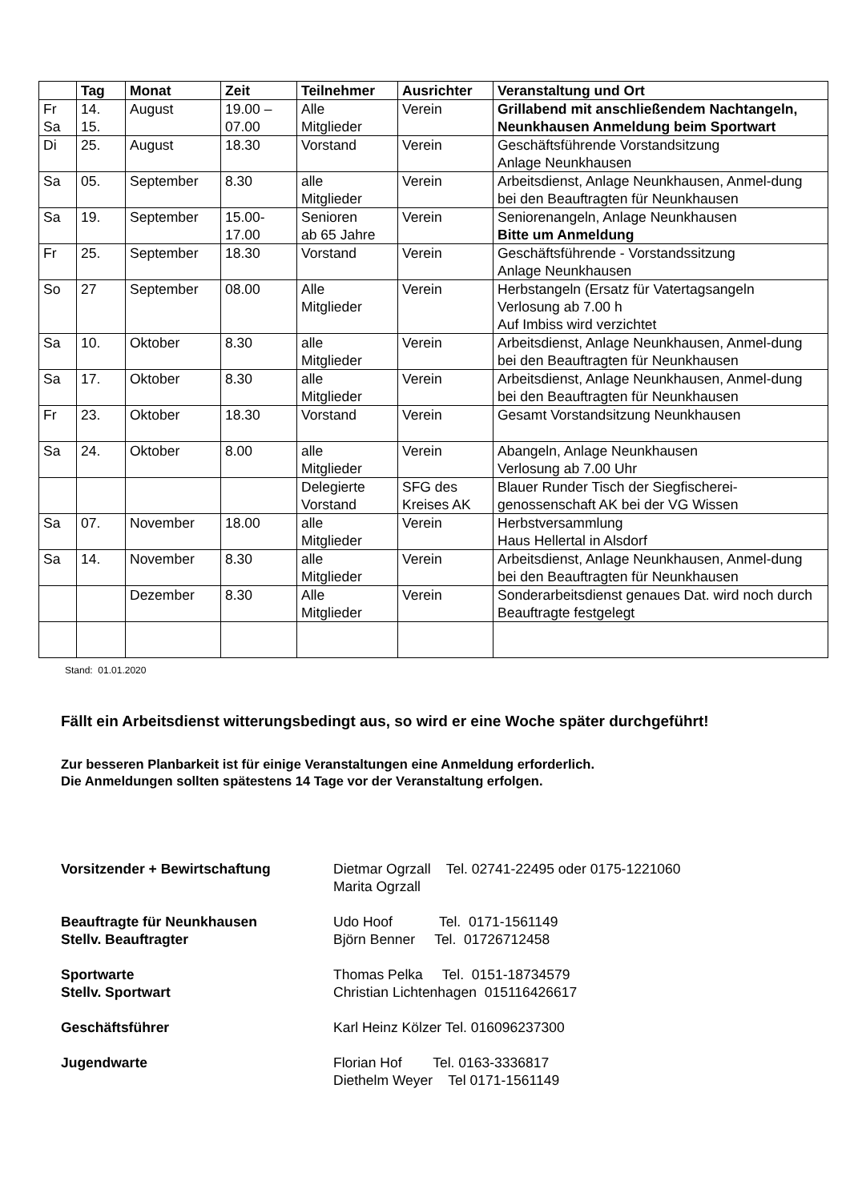| | Tag | Monat | Zeit | Teilnehmer | Ausrichter | Veranstaltung und Ort |
| --- | --- | --- | --- | --- | --- | --- |
| Fr Sa | 14. 15. | August | 19.00 – 07.00 | Alle Mitglieder | Verein | Grillabend mit anschließendem Nachtangeln, Neunkhausen Anmeldung beim Sportwart |
| Di | 25. | August | 18.30 | Vorstand | Verein | Geschäftsführende Vorstandsitzung Anlage Neunkhausen |
| Sa | 05. | September | 8.30 | alle Mitglieder | Verein | Arbeitsdienst, Anlage Neunkhausen, Anmel-dung bei den Beauftragten für Neunkhausen |
| Sa | 19. | September | 15.00- 17.00 | Senioren ab 65 Jahre | Verein | Seniorenangeln, Anlage Neunkhausen Bitte um Anmeldung |
| Fr | 25. | September | 18.30 | Vorstand | Verein | Geschäftsführende - Vorstandssitzung Anlage Neunkhausen |
| So | 27 | September | 08.00 | Alle Mitglieder | Verein | Herbstangeln (Ersatz für Vatertagsangeln Verlosung ab 7.00 h Auf Imbiss wird verzichtet |
| Sa | 10. | Oktober | 8.30 | alle Mitglieder | Verein | Arbeitsdienst, Anlage Neunkhausen, Anmel-dung bei den Beauftragten für Neunkhausen |
| Sa | 17. | Oktober | 8.30 | alle Mitglieder | Verein | Arbeitsdienst, Anlage Neunkhausen, Anmel-dung bei den Beauftragten für Neunkhausen |
| Fr | 23. | Oktober | 18.30 | Vorstand | Verein | Gesamt Vorstandsitzung Neunkhausen |
| Sa | 24. | Oktober | 8.00 | alle Mitglieder | Verein | Abangeln, Anlage Neunkhausen Verlosung ab 7.00 Uhr |
| | | | | Delegierte Vorstand | SFG des Kreises AK | Blauer Runder Tisch der Siegfischerei-genossenschaft AK bei der VG Wissen |
| Sa | 07. | November | 18.00 | alle Mitglieder | Verein | Herbstversammlung Haus Hellertal in Alsdorf |
| Sa | 14. | November | 8.30 | alle Mitglieder | Verein | Arbeitsdienst, Anlage Neunkhausen, Anmel-dung bei den Beauftragten für Neunkhausen |
| | | Dezember | 8.30 | Alle Mitglieder | Verein | Sonderarbeitsdienst genaues Dat. wird noch durch Beauftragte festgelegt |
Stand: 01.01.2020
Fällt ein Arbeitsdienst witterungsbedingt aus, so wird er eine Woche später durchgeführt!
Zur besseren Planbarkeit ist für einige Veranstaltungen eine Anmeldung erforderlich.
Die Anmeldungen sollten spätestens 14 Tage vor der Veranstaltung erfolgen.
| Vorsitzender + Bewirtschaftung | Dietmar Ogrzall Tel. 02741-22495 oder 0175-1221060 Marita Ogrzall |
| Beauftragte für Neunkhausen Stellv. Beauftragter | Udo Hoof Tel. 0171-1561149 Björn Benner Tel. 01726712458 |
| Sportwarte Stellv. Sportwart | Thomas Pelka Tel. 0151-18734579 Christian Lichtenhagen 015116426617 |
| Geschäftsführer | Karl Heinz Kölzer Tel. 016096237300 |
| Jugendwarte | Florian Hof Tel. 0163-3336817 Diethelm Weyer Tel 0171-1561149 |